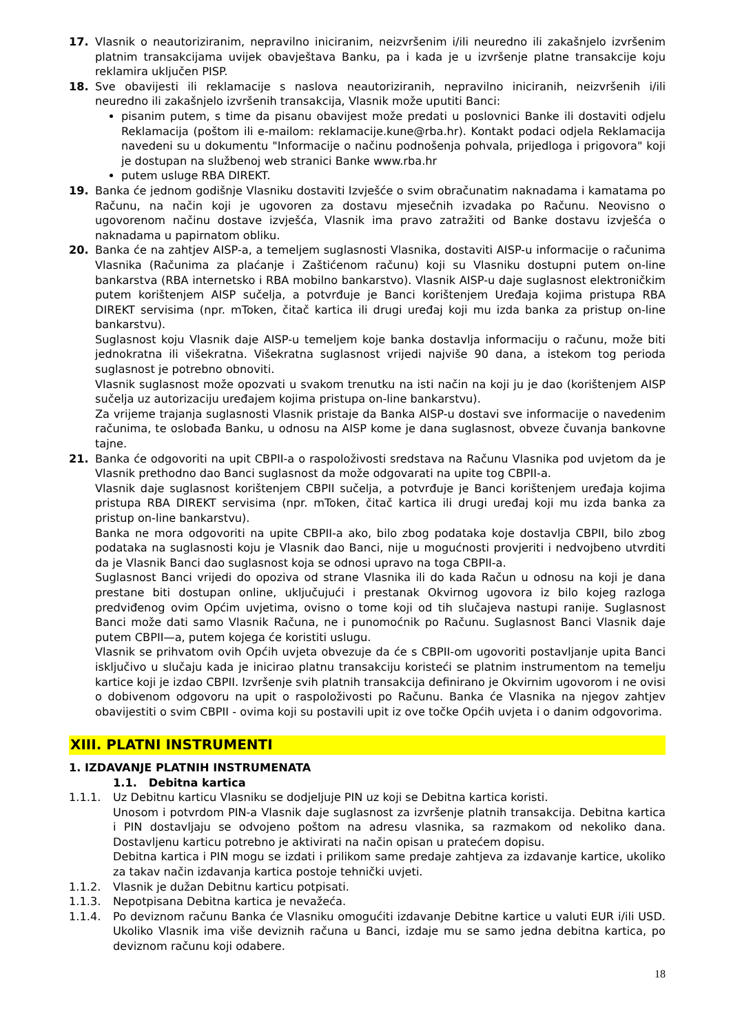17. Vlasnik o neautoriziranim, nepravilno iniciranim, neizvršenim i/ili neuredno ili zakašnjelo izvršenim platnim transakcijama uvijek obavještava Banku, pa i kada je u izvršenje platne transakcije koju reklamira uključen PISP.
18. Sve obavijesti ili reklamacije s naslova neautoriziranih, nepravilno iniciranih, neizvršenih i/ili neuredno ili zakašnjelo izvršenih transakcija, Vlasnik može uputiti Banci:
pisanim putem, s time da pisanu obavijest može predati u poslovnici Banke ili dostaviti odjelu Reklamacija (poštom ili e-mailom: reklamacije.kune@rba.hr). Kontakt podaci odjela Reklamacija navedeni su u dokumentu "Informacije o načinu podnošenja pohvala, prijedloga i prigovora" koji je dostupan na službenoj web stranici Banke www.rba.hr
putem usluge RBA DIREKT.
19. Banka će jednom godišnje Vlasniku dostaviti Izvješće o svim obračunatim naknadama i kamatama po Računu, na način koji je ugovoren za dostavu mjesečnih izvadaka po Računu. Neovisno o ugovorenom načinu dostave izvješća, Vlasnik ima pravo zatražiti od Banke dostavu izvješća o naknadama u papirnatom obliku.
20. Banka će na zahtjev AISP-a, a temeljem suglasnosti Vlasnika, dostaviti AISP-u informacije o računima Vlasnika (Računima za plaćanje i Zaštićenom računu) koji su Vlasniku dostupni putem on-line bankarstva (RBA internetsko i RBA mobilno bankarstvo). Vlasnik AISP-u daje suglasnost elektroničkim putem korištenjem AISP sučelja, a potvrđuje je Banci korištenjem Uređaja kojima pristupa RBA DIREKT servisima (npr. mToken, čitač kartica ili drugi uređaj koji mu izda banka za pristup on-line bankarstvu).
Suglasnost koju Vlasnik daje AISP-u temeljem koje banka dostavlja informaciju o računu, može biti jednokratna ili višekratna. Višekratna suglasnost vrijedi najviše 90 dana, a istekom tog perioda suglasnost je potrebno obnoviti.
Vlasnik suglasnost može opozvati u svakom trenutku na isti način na koji ju je dao (korištenjem AISP sučelja uz autorizaciju uređajem kojima pristupa on-line bankarstvu).
Za vrijeme trajanja suglasnosti Vlasnik pristaje da Banka AISP-u dostavi sve informacije o navedenim računima, te oslobađa Banku, u odnosu na AISP kome je dana suglasnost, obveze čuvanja bankovne tajne.
21. Banka će odgovoriti na upit CBPII-a o raspoloživosti sredstava na Računu Vlasnika pod uvjetom da je Vlasnik prethodno dao Banci suglasnost da može odgovarati na upite tog CBPII-a.
Vlasnik daje suglasnost korištenjem CBPII sučelja, a potvrđuje je Banci korištenjem uređaja kojima pristupa RBA DIREKT servisima (npr. mToken, čitač kartica ili drugi uređaj koji mu izda banka za pristup on-line bankarstvu).
Banka ne mora odgovoriti na upite CBPII-a ako, bilo zbog podataka koje dostavlja CBPII, bilo zbog podataka na suglasnosti koju je Vlasnik dao Banci, nije u mogućnosti provjeriti i nedvojbeno utvrditi da je Vlasnik Banci dao suglasnost koja se odnosi upravo na toga CBPII-a.
Suglasnost Banci vrijedi do opoziva od strane Vlasnika ili do kada Račun u odnosu na koji je dana prestane biti dostupan online, uključujući i prestanak Okvirnog ugovora iz bilo kojeg razloga predviđenog ovim Općim uvjetima, ovisno o tome koji od tih slučajeva nastupi ranije. Suglasnost Banci može dati samo Vlasnik Računa, ne i punomoćnik po Računu. Suglasnost Banci Vlasnik daje putem CBPII—a, putem kojega će koristiti uslugu.
Vlasnik se prihvatom ovih Općih uvjeta obvezuje da će s CBPII-om ugovoriti postavljanje upita Banci isključivo u slučaju kada je inicirao platnu transakciju koristeći se platnim instrumentom na temelju kartice koji je izdao CBPII. Izvršenje svih platnih transakcija definirano je Okvirnim ugovorom i ne ovisi o dobivenom odgovoru na upit o raspoloživosti po Računu. Banka će Vlasnika na njegov zahtjev obavijestiti o svim CBPII - ovima koji su postavili upit iz ove točke Općih uvjeta i o danim odgovorima.
XIII. PLATNI INSTRUMENTI
1. IZDAVANJE PLATNIH INSTRUMENATA
1.1. Debitna kartica
1.1.1. Uz Debitnu karticu Vlasniku se dodjeljuje PIN uz koji se Debitna kartica koristi.
Unosom i potvrdom PIN-a Vlasnik daje suglasnost za izvršenje platnih transakcija. Debitna kartica i PIN dostavljaju se odvojeno poštom na adresu vlasnika, sa razmakom od nekoliko dana. Dostavljenu karticu potrebno je aktivirati na način opisan u pratećem dopisu.
Debitna kartica i PIN mogu se izdati i prilikom same predaje zahtjeva za izdavanje kartice, ukoliko za takav način izdavanja kartica postoje tehnički uvjeti.
1.1.2. Vlasnik je dužan Debitnu karticu potpisati.
1.1.3. Nepotpisana Debitna kartica je nevažeća.
1.1.4. Po deviznom računu Banka će Vlasniku omogućiti izdavanje Debitne kartice u valuti EUR i/ili USD. Ukoliko Vlasnik ima više deviznih računa u Banci, izdaje mu se samo jedna debitna kartica, po deviznom računu koji odabere.
18